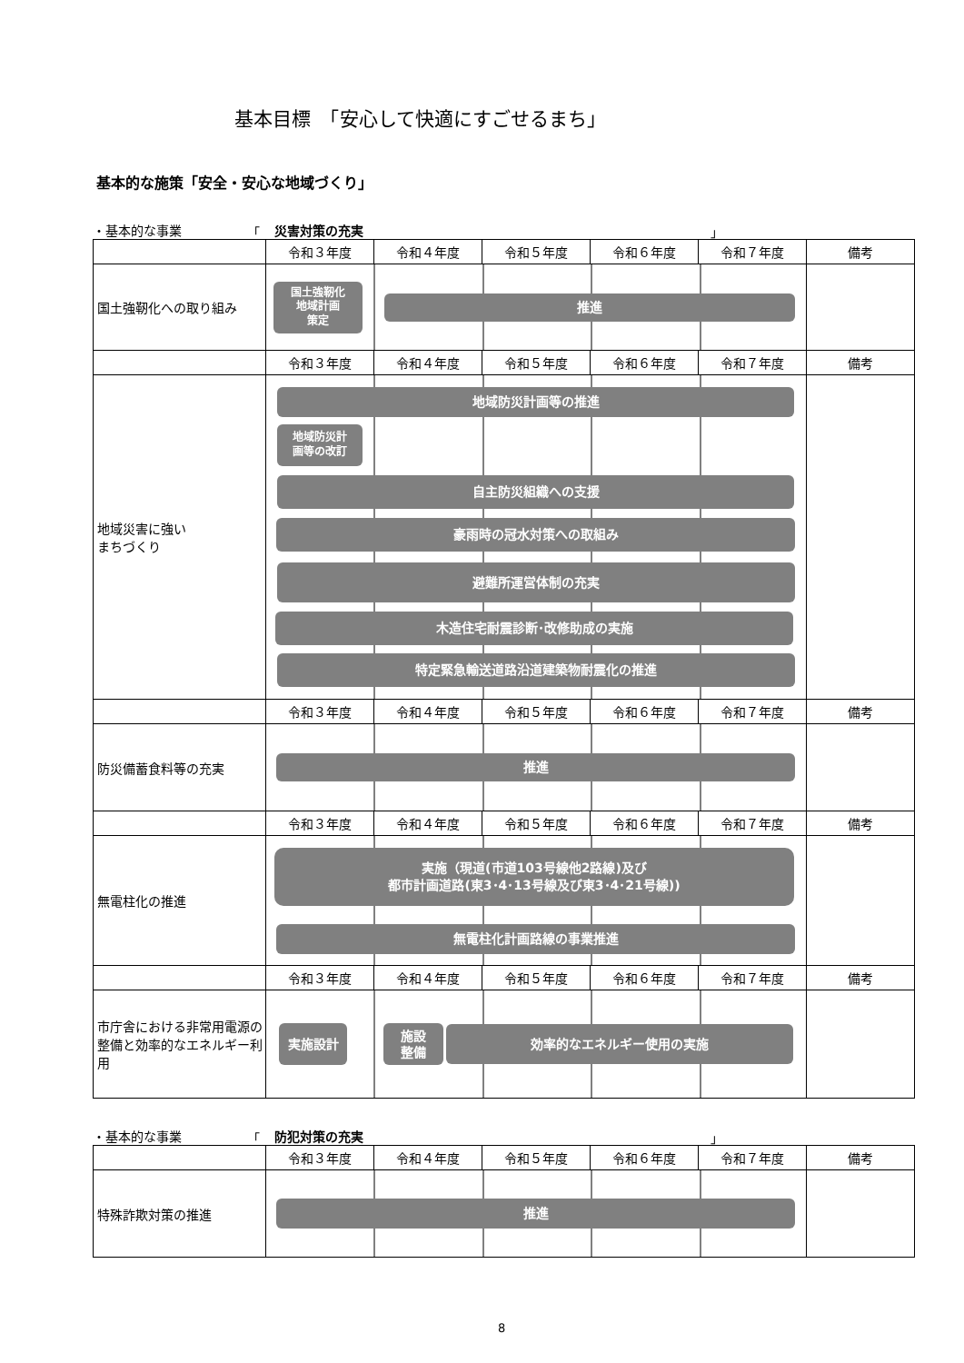基本目標　「安心して快適にすごせるまち」
基本的な施策「安全・安心な地域づくり」
・基本的な事業 「 災害対策の充実 」
| | 令和３年度 | 令和４年度 | 令和５年度 | 令和６年度 | 令和７年度 | 備考 |
| 国土強靭化への取り組み | 国土強靭化 地域計画 策定 推進 | | | | | |
| | 令和３年度 | 令和４年度 | 令和５年度 | 令和６年度 | 令和７年度 | 備考 |
| 地域災害に強い まちづくり | 地域防災計画等の推進 地域防災計 画等の改訂 自主防災組織への支援 豪雨時の冠水対策への取組み 避難所運営体制の充実 木造住宅耐震診断･改修助成の実施 特定緊急輸送道路沿道建築物耐震化の推進 | | | | | |
| | 令和３年度 | 令和４年度 | 令和５年度 | 令和６年度 | 令和７年度 | 備考 |
| 防災備蓄食料等の充実 | 推進 | | | | | |
| | 令和３年度 | 令和４年度 | 令和５年度 | 令和６年度 | 令和７年度 | 備考 |
| 無電柱化の推進 | 実施（現道(市道103号線他2路線)及び 都市計画道路(東3･4･13号線及び東3･4･21号線)) 無電柱化計画路線の事業推進 | | | | | |
| | 令和３年度 | 令和４年度 | 令和５年度 | 令和６年度 | 令和７年度 | 備考 |
| 市庁舎における非常用電源の整備と効率的なエネルギー利用 | 実施設計 施設 整備 効率的なエネルギー使用の実施 | | | | | |
・基本的な事業 「 防犯対策の充実 」
| | 令和３年度 | 令和４年度 | 令和５年度 | 令和６年度 | 令和７年度 | 備考 |
| 特殊詐欺対策の推進 | 推進 | | | | | |
8